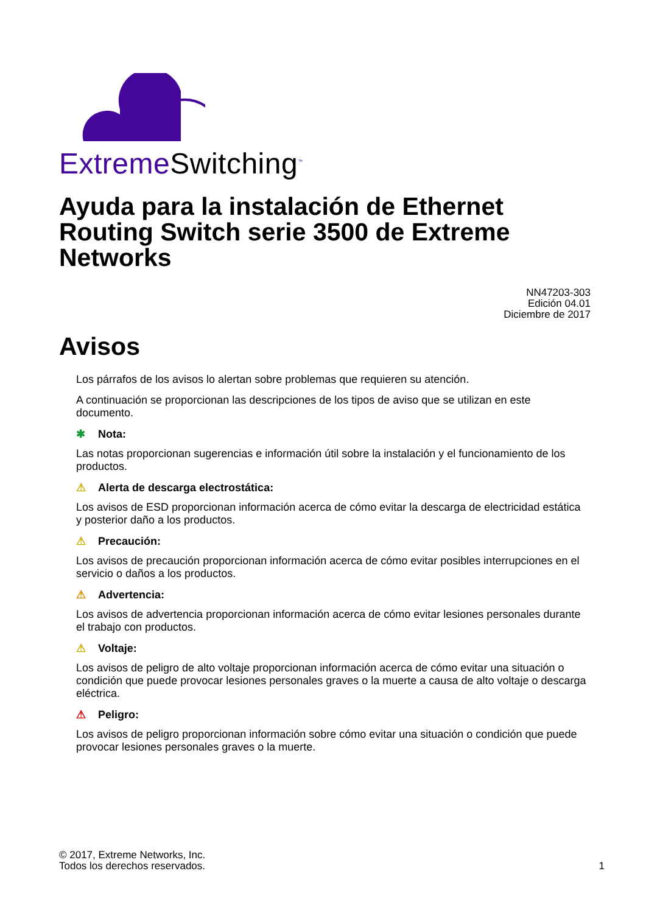ExtremeSwitching<sup>™</sup>
Ayuda para la instalación de Ethernet Routing Switch serie 3500 de Extreme Networks
NN47203-303
Edición 04.01
Diciembre de 2017
Avisos
Los párrafos de los avisos lo alertan sobre problemas que requieren su atención.
A continuación se proporcionan las descripciones de los tipos de aviso que se utilizan en este documento.
✱ Nota:
Las notas proporcionan sugerencias e información útil sobre la instalación y el funcionamiento de los productos.
⚠ Alerta de descarga electrostática:
Los avisos de ESD proporcionan información acerca de cómo evitar la descarga de electricidad estática y posterior daño a los productos.
⚠ Precaución:
Los avisos de precaución proporcionan información acerca de cómo evitar posibles interrupciones en el servicio o daños a los productos.
⚠ Advertencia:
Los avisos de advertencia proporcionan información acerca de cómo evitar lesiones personales durante el trabajo con productos.
⚠ Voltaje:
Los avisos de peligro de alto voltaje proporcionan información acerca de cómo evitar una situación o condición que puede provocar lesiones personales graves o la muerte a causa de alto voltaje o descarga eléctrica.
⚠ Peligro:
Los avisos de peligro proporcionan información sobre cómo evitar una situación o condición que puede provocar lesiones personales graves o la muerte.
© 2017, Extreme Networks, Inc.
Todos los derechos reservados.
1